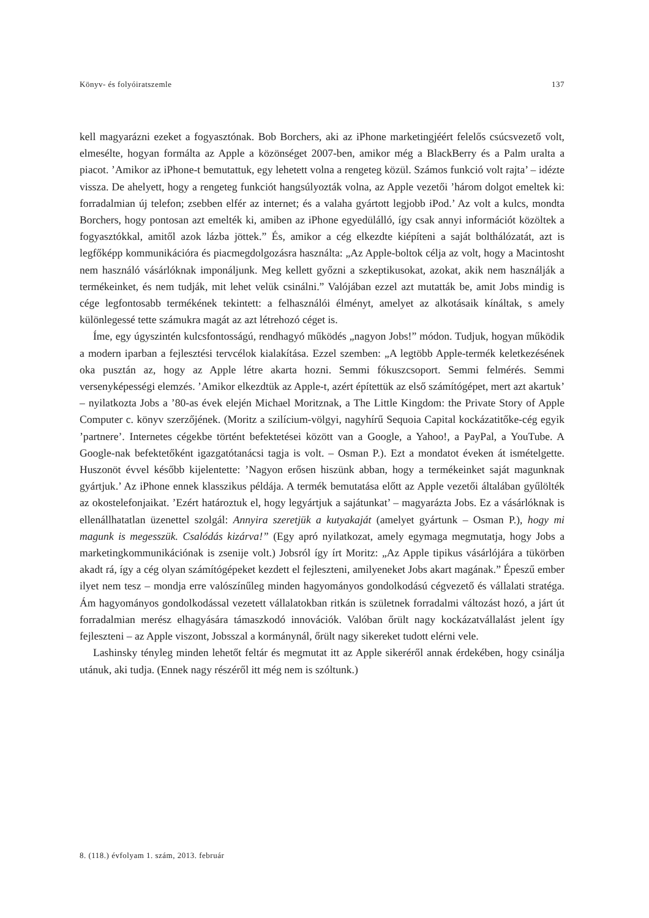Könyv- és folyóiratszemle 137
kell magyarázni ezeket a fogyasztónak. Bob Borchers, aki az iPhone marketingjéért felelős csúcsvezető volt, elmesélte, hogyan formálta az Apple a közönséget 2007-ben, amikor még a BlackBerry és a Palm uralta a piacot. ’Amikor az iPhone-t bemutattuk, egy lehetett volna a rengeteg közül. Számos funkció volt rajta’ – idézte vissza. De ahelyett, hogy a rengeteg funkciót hangsúlyozták volna, az Apple vezetői ’három dolgot emeltek ki: forradalmian új telefon; zsebben elfér az internet; és a valaha gyártott legjobb iPod.’ Az volt a kulcs, mondta Borchers, hogy pontosan azt emelték ki, amiben az iPhone egyedülálló, így csak annyi információt közöltek a fogyasztókkal, amitől azok lázba jöttek.” És, amikor a cég elkezdte kiépíteni a saját bolthálózatát, azt is legfőképp kommunikációra és piacmegdolgozásra használta: „Az Apple-boltok célja az volt, hogy a Macintosht nem használó vásárlóknak imponáljunk. Meg kellett győzni a szkeptikusokat, azokat, akik nem használják a termékeinket, és nem tudják, mit lehet velük csinálni.” Valójában ezzel azt mutatták be, amit Jobs mindig is cége legfontosabb termékének tekintett: a felhasználói élményt, amelyet az alkotásaik kínáltak, s amely különlegessé tette számukra magát az azt létrehozó céget is.
Íme, egy úgyszintén kulcsfontosságú, rendhagyó működés „nagyon Jobs!” módon. Tudjuk, hogyan működik a modern iparban a fejlesztési tervcélok kialakítása. Ezzel szemben: „A legtöbb Apple-termék keletkezésének oka pusztán az, hogy az Apple létre akarta hozni. Semmi fókuszcsoport. Semmi felmérés. Semmi versenyképességi elemzés. ’Amikor elkezdtük az Apple-t, azért építettük az első számítógépet, mert azt akartuk’ – nyilatkozta Jobs a ’80-as évek elején Michael Moritznak, a The Little Kingdom: the Private Story of Apple Computer c. könyv szerzőjének. (Moritz a szilícium-völgyi, nagyhírű Sequoia Capital kockázatitőke-cég egyik ’partnere’. Internetes cégekbe történt befektetései között van a Google, a Yahoo!, a PayPal, a YouTube. A Google-nak befektetőként igazgatótanácsi tagja is volt. – Osman P.). Ezt a mondatot éveken át ismételgette. Huszonöt évvel később kijelentette: ’Nagyon erősen hiszünk abban, hogy a termékeinket saját magunknak gyártjuk.’ Az iPhone ennek klasszikus példája. A termék bemutatása előtt az Apple vezetői általában gyűlölték az okostelefonjaikat. ’Ezért határoztuk el, hogy legyártjuk a sajátunkat’ – magyarázta Jobs. Ez a vásárlóknak is ellenállhatatlan üzenettel szolgál: Annyira szeretjük a kutyakaját (amelyet gyártunk – Osman P.), hogy mi magunk is megesszük. Csalódás kizárva!” (Egy apró nyilatkozat, amely egymaga megmutatja, hogy Jobs a marketingkommunikációnak is zsenije volt.) Jobsról így írt Moritz: „Az Apple tipikus vásárlójára a tükörben akadt rá, így a cég olyan számítógépeket kezdett el fejleszteni, amilyeneket Jobs akart magának.” Épeszű ember ilyet nem tesz – mondja erre valószínűleg minden hagyományos gondolkodású cégvezető és vállalati stratéga. Ám hagyományos gondolkodással vezetett vállalatokban ritkán is születnek forradalmi változást hozó, a járt út forradalmian merész elhagyására támaszkodó innovációk. Valóban őrült nagy kockázatvállalást jelent így fejleszteni – az Apple viszont, Jobsszal a kormánynál, őrült nagy sikereket tudott elérni vele.
Lashinsky tényleg minden lehetőt feltár és megmutat itt az Apple sikeréről annak érdekében, hogy csinálja utánuk, aki tudja. (Ennek nagy részéről itt még nem is szóltunk.)
8. (118.) évfolyam 1. szám, 2013. február